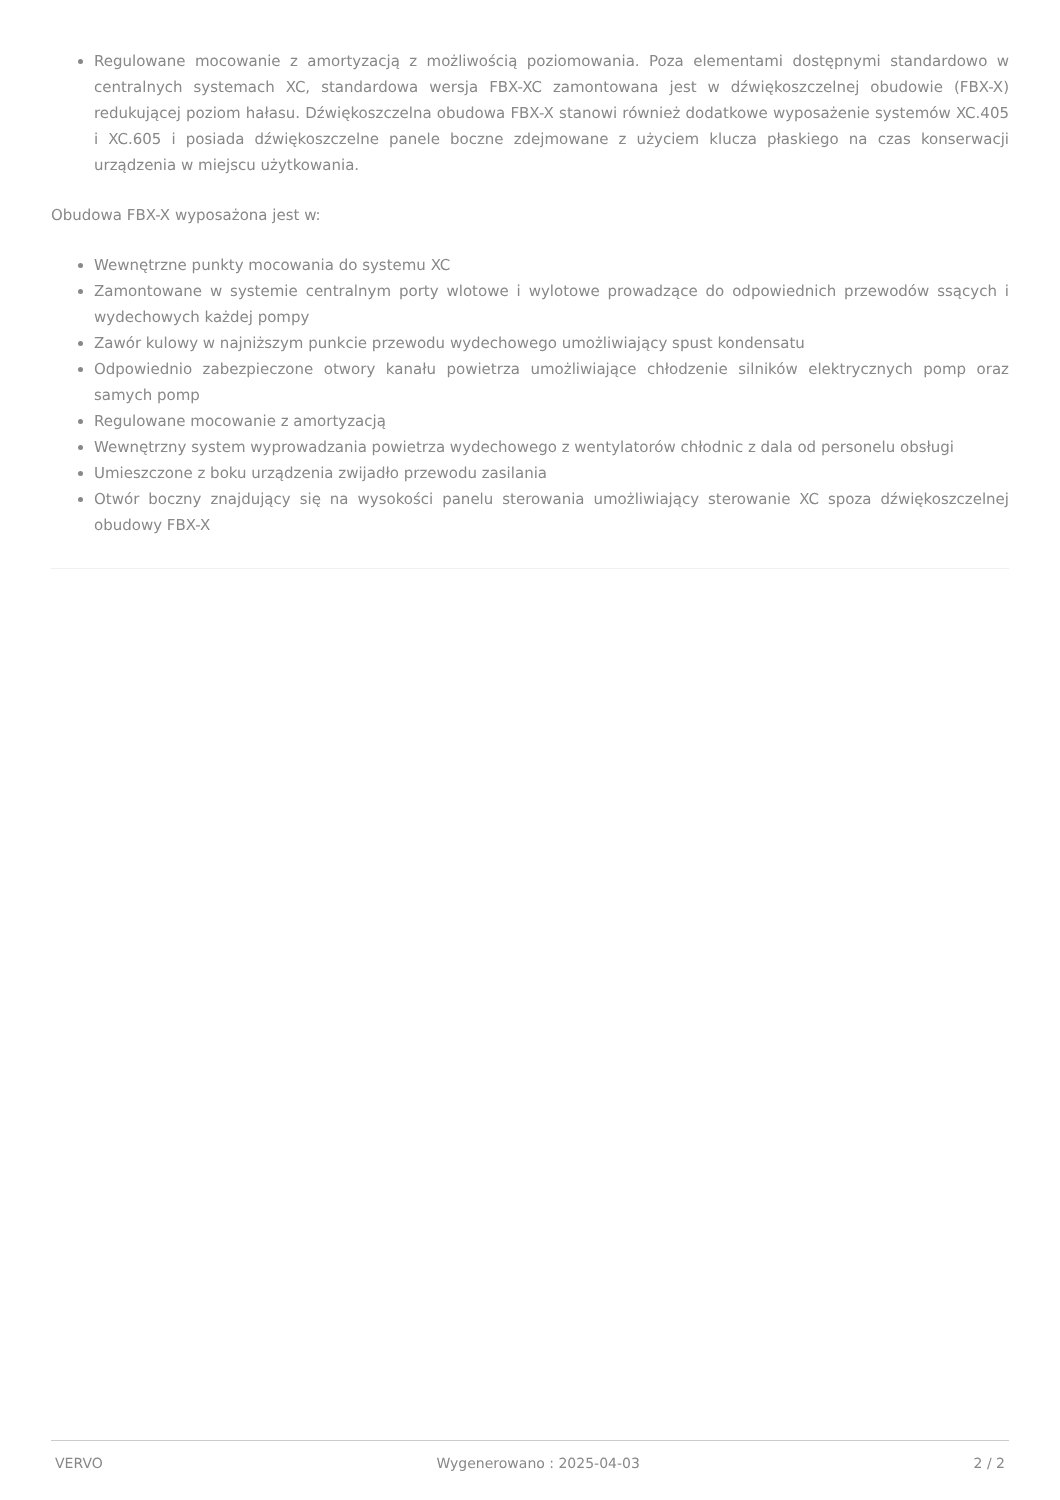Regulowane mocowanie z amortyzacją z możliwością poziomowania. Poza elementami dostępnymi standardowo w centralnych systemach XC, standardowa wersja FBX-XC zamontowana jest w dźwiękoszczelnej obudowie (FBX-X) redukującej poziom hałasu. Dźwiękoszczelna obudowa FBX-X stanowi również dodatkowe wyposażenie systemów XC.405 i XC.605 i posiada dźwiękoszczelne panele boczne zdejmowane z użyciem klucza płaskiego na czas konserwacji urządzenia w miejscu użytkowania.
Obudowa FBX-X wyposażona jest w:
Wewnętrzne punkty mocowania do systemu XC
Zamontowane w systemie centralnym porty wlotowe i wylotowe prowadzące do odpowiednich przewodów ssących i wydechowych każdej pompy
Zawór kulowy w najniższym punkcie przewodu wydechowego umożliwiający spust kondensatu
Odpowiednio zabezpieczone otwory kanału powietrza umożliwiające chłodzenie silników elektrycznych pomp oraz samych pomp
Regulowane mocowanie z amortyzacją
Wewnętrzny system wyprowadzania powietrza wydechowego z wentylatorów chłodnic z dala od personelu obsługi
Umieszczone z boku urządzenia zwijadło przewodu zasilania
Otwór boczny znajdujący się na wysokości panelu sterowania umożliwiający sterowanie XC spoza dźwiękoszczelnej obudowy FBX-X
VERVO Wygenerowano : 2025-04-03 2 / 2